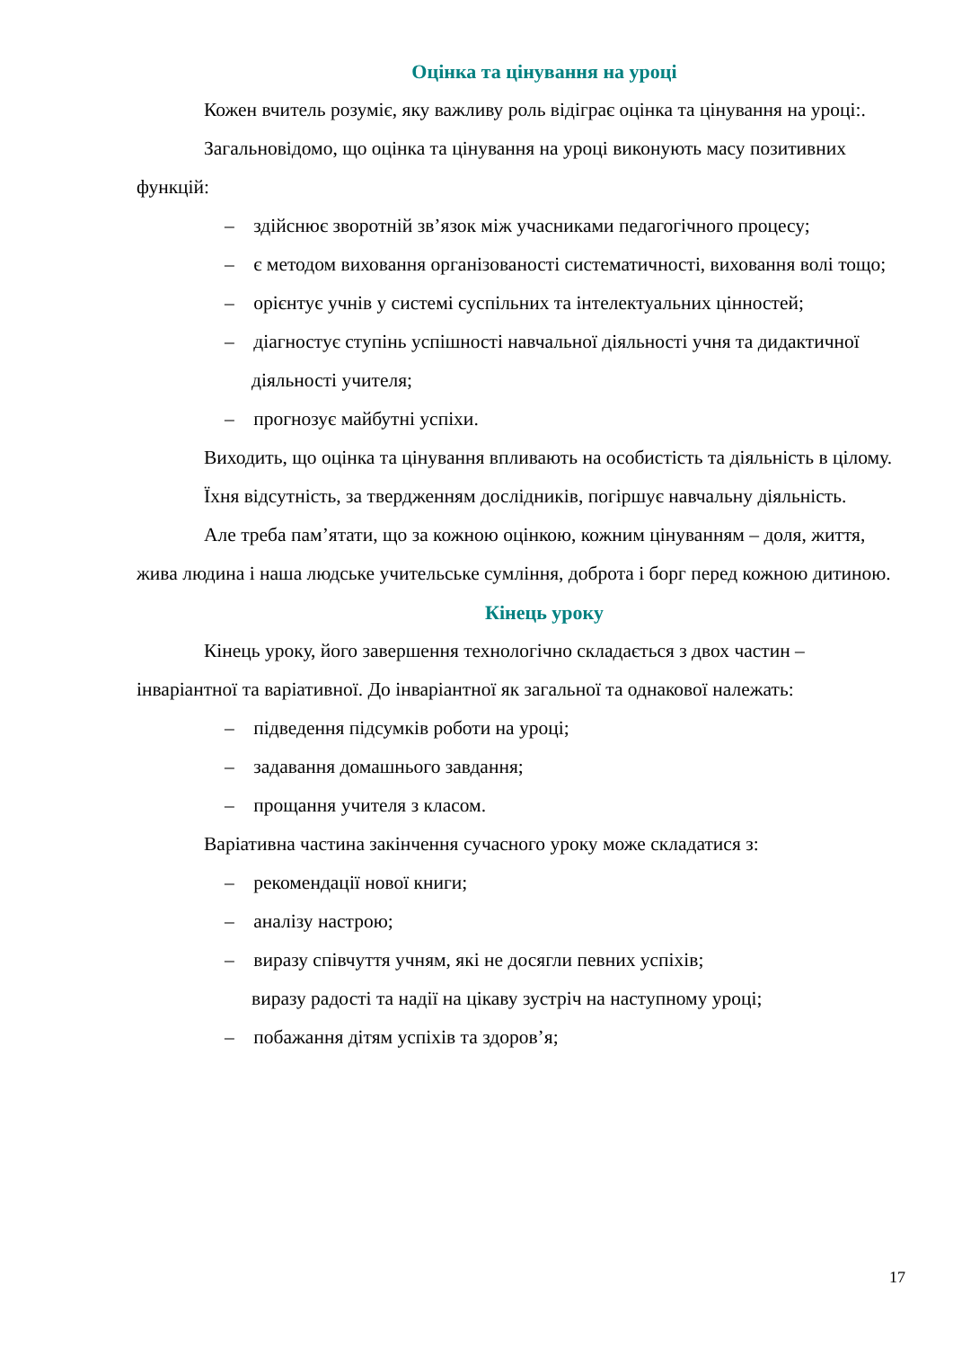Оцінка та цінування на уроці
Кожен вчитель розуміє, яку важливу роль відіграє оцінка та цінування на уроці:.
Загальновідомо, що оцінка та цінування на уроці виконують масу позитивних функцій:
– здійснює зворотній зв’язок між учасниками педагогічного процесу;
– є методом виховання організованості систематичності, виховання волі тощо;
– орієнтує учнів у системі суспільних та інтелектуальних цінностей;
– діагностує ступінь успішності навчальної діяльності учня та дидактичної діяльності учителя;
– прогнозує майбутні успіхи.
Виходить, що оцінка та цінування впливають на особистість та діяльність в цілому.
Їхня відсутність, за твердженням дослідників, погіршує навчальну діяльність.
Але треба пам’ятати, що за кожною оцінкою, кожним цінуванням – доля, життя, жива людина і наша людське учительське сумління, доброта і борг перед кожною дитиною.
Кінець уроку
Кінець уроку, його завершення технологічно складається з двох частин – інваріантної та варіативної. До інваріантної як загальної та однакової належать:
– підведення підсумків роботи на уроці;
– задавання домашнього завдання;
– прощання учителя з класом.
Варіативна частина закінчення сучасного уроку може складатися з:
– рекомендації нової книги;
– аналізу настрою;
– виразу співчуття учням, які не досягли певних успіхів;
виразу радості та надії на цікаву зустріч на наступному уроці;
– побажання дітям успіхів та здоров’я;
17